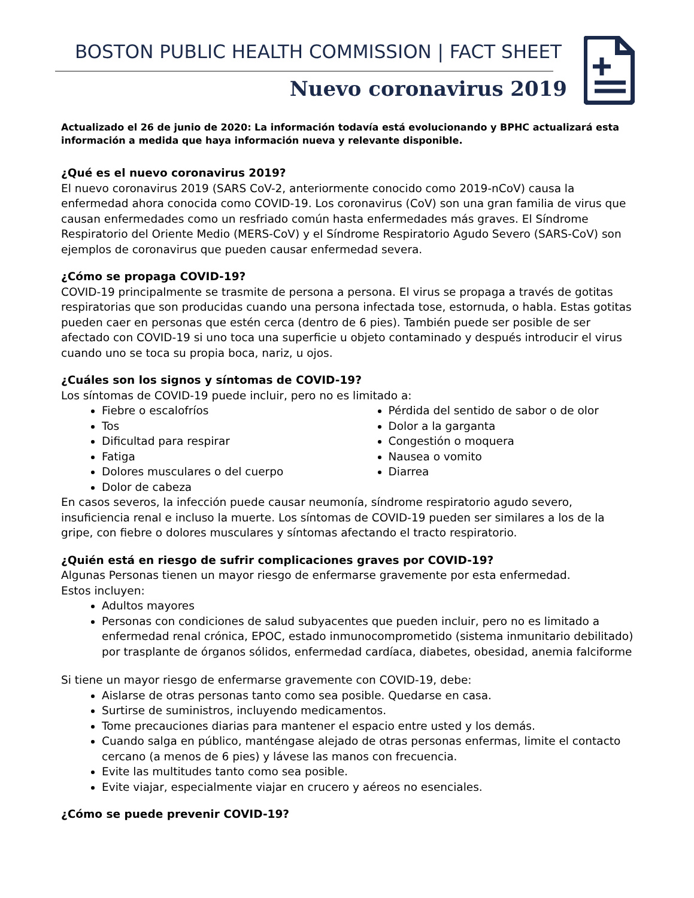BOSTON PUBLIC HEALTH COMMISSION | FACT SHEET
Nuevo coronavirus 2019
Actualizado el 26 de junio de 2020: La información todavía está evolucionando y BPHC actualizará esta información a medida que haya información nueva y relevante disponible.
¿Qué es el nuevo coronavirus 2019?
El nuevo coronavirus 2019 (SARS CoV-2, anteriormente conocido como 2019-nCoV) causa la enfermedad ahora conocida como COVID-19. Los coronavirus (CoV) son una gran familia de virus que causan enfermedades como un resfriado común hasta enfermedades más graves. El Síndrome Respiratorio del Oriente Medio (MERS-CoV) y el Síndrome Respiratorio Agudo Severo (SARS-CoV) son ejemplos de coronavirus que pueden causar enfermedad severa.
¿Cómo se propaga COVID-19?
COVID-19 principalmente se trasmite de persona a persona. El virus se propaga a través de gotitas respiratorias que son producidas cuando una persona infectada tose, estornuda, o habla. Estas gotitas pueden caer en personas que estén cerca (dentro de 6 pies). También puede ser posible de ser afectado con COVID-19 si uno toca una superficie u objeto contaminado y después introducir el virus cuando uno se toca su propia boca, nariz, u ojos.
¿Cuáles son los signos y síntomas de COVID-19?
Los síntomas de COVID-19 puede incluir, pero no es limitado a:
Fiebre o escalofríos
Tos
Dificultad para respirar
Fatiga
Dolores musculares o del cuerpo
Dolor de cabeza
Pérdida del sentido de sabor o de olor
Dolor a la garganta
Congestión o moquera
Nausea o vomito
Diarrea
En casos severos, la infección puede causar neumonía, síndrome respiratorio agudo severo, insuficiencia renal e incluso la muerte. Los síntomas de COVID-19 pueden ser similares a los de la gripe, con fiebre o dolores musculares y síntomas afectando el tracto respiratorio.
¿Quién está en riesgo de sufrir complicaciones graves por COVID-19?
Algunas Personas tienen un mayor riesgo de enfermarse gravemente por esta enfermedad.
Estos incluyen:
Adultos mayores
Personas con condiciones de salud subyacentes que pueden incluir, pero no es limitado a enfermedad renal crónica, EPOC, estado inmunocomprometido (sistema inmunitario debilitado) por trasplante de órganos sólidos, enfermedad cardíaca, diabetes, obesidad, anemia falciforme
Si tiene un mayor riesgo de enfermarse gravemente con COVID-19, debe:
Aislarse de otras personas tanto como sea posible. Quedarse en casa.
Surtirse de suministros, incluyendo medicamentos.
Tome precauciones diarias para mantener el espacio entre usted y los demás.
Cuando salga en público, manténgase alejado de otras personas enfermas, limite el contacto cercano (a menos de 6 pies) y lávese las manos con frecuencia.
Evite las multitudes tanto como sea posible.
Evite viajar, especialmente viajar en crucero y aéreos no esenciales.
¿Cómo se puede prevenir COVID-19?